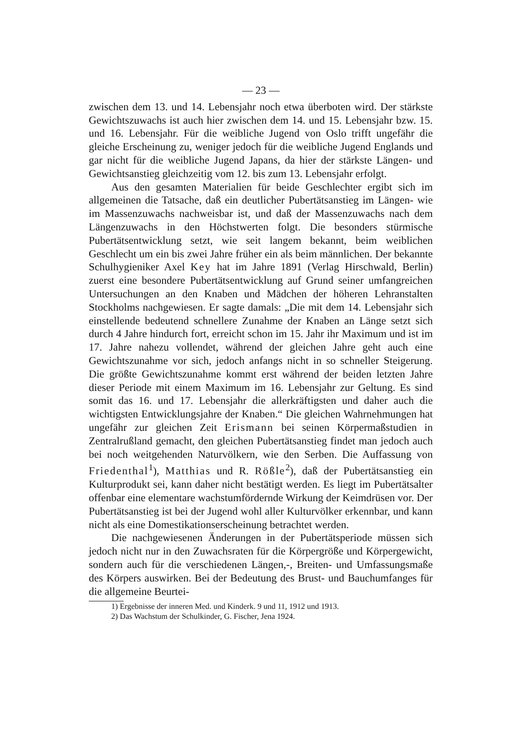— 23 —
zwischen dem 13. und 14. Lebensjahr noch etwa überboten wird. Der stärkste Gewichtszuwachs ist auch hier zwischen dem 14. und 15. Lebensjahr bzw. 15. und 16. Lebensjahr. Für die weibliche Jugend von Oslo trifft ungefähr die gleiche Erscheinung zu, weniger jedoch für die weibliche Jugend Englands und gar nicht für die weibliche Jugend Japans, da hier der stärkste Längen- und Gewichtsanstieg gleichzeitig vom 12. bis zum 13. Lebensjahr erfolgt.
Aus den gesamten Materialien für beide Geschlechter ergibt sich im allgemeinen die Tatsache, daß ein deutlicher Pubertätsanstieg im Längen- wie im Massenzuwachs nachweisbar ist, und daß der Massenzuwachs nach dem Längenzuwachs in den Höchstwerten folgt. Die besonders stürmische Pubertätsentwicklung setzt, wie seit langem bekannt, beim weiblichen Geschlecht um ein bis zwei Jahre früher ein als beim männlichen. Der bekannte Schulhygieniker Axel Key hat im Jahre 1891 (Verlag Hirschwald, Berlin) zuerst eine besondere Pubertätsentwicklung auf Grund seiner umfangreichen Untersuchungen an den Knaben und Mädchen der höheren Lehranstalten Stockholms nachgewiesen. Er sagte damals: „Die mit dem 14. Lebensjahr sich einstellende bedeutend schnellere Zunahme der Knaben an Länge setzt sich durch 4 Jahre hindurch fort, erreicht schon im 15. Jahr ihr Maximum und ist im 17. Jahre nahezu vollendet, während der gleichen Jahre geht auch eine Gewichtszunahme vor sich, jedoch anfangs nicht in so schneller Steigerung. Die größte Gewichtszunahme kommt erst während der beiden letzten Jahre dieser Periode mit einem Maximum im 16. Lebensjahr zur Geltung. Es sind somit das 16. und 17. Lebensjahr die allerkräftigsten und daher auch die wichtigsten Entwicklungsjahre der Knaben.“ Die gleichen Wahrnehmungen hat ungefähr zur gleichen Zeit Erismann bei seinen Körpermaßstudien in Zentralrußland gemacht, den gleichen Pubertätsanstieg findet man jedoch auch bei noch weitgehenden Naturvölkern, wie den Serben. Die Auffassung von Friedenthal<sup>1</sup>), Matthias und R. Rößle<sup>2</sup>), daß der Pubertätsanstieg ein Kulturprodukt sei, kann daher nicht bestätigt werden. Es liegt im Pubertätsalter offenbar eine elementare wachstumfördernde Wirkung der Keimdrüsen vor. Der Pubertätsanstieg ist bei der Jugend wohl aller Kulturvölker erkennbar, und kann nicht als eine Domestikationserscheinung betrachtet werden.
Die nachgewiesenen Änderungen in der Pubertätsperiode müssen sich jedoch nicht nur in den Zuwachsraten für die Körpergröße und Körpergewicht, sondern auch für die verschiedenen Längen,-, Breiten- und Umfassungsmaße des Körpers auswirken. Bei der Bedeutung des Brust- und Bauchumfanges für die allgemeine Beurtei-
1) Ergebnisse der inneren Med. und Kinderk. 9 und 11, 1912 und 1913.
2) Das Wachstum der Schulkinder, G. Fischer, Jena 1924.